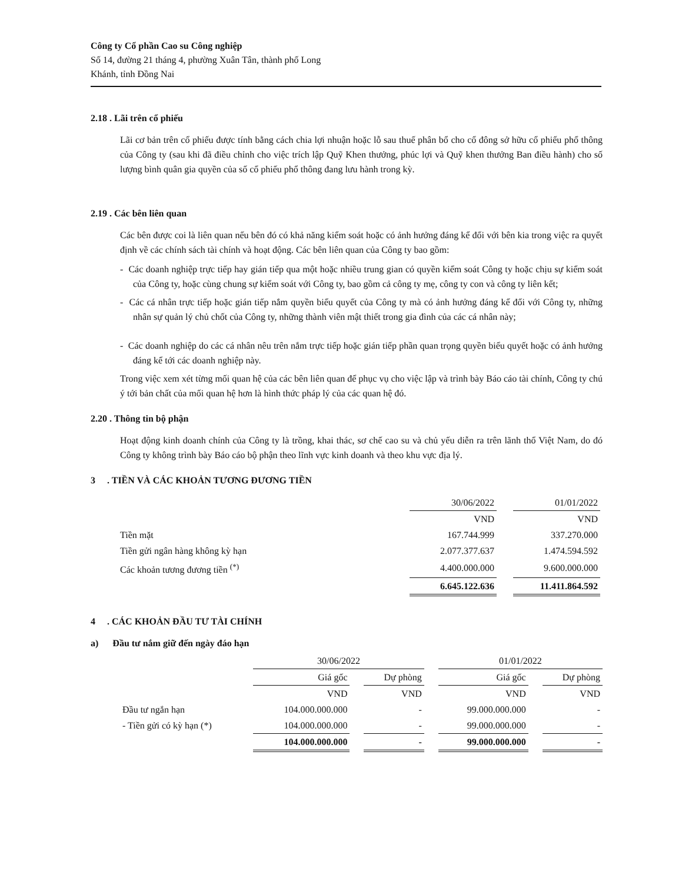Công ty Cổ phần Cao su Công nghiệp
Số 14, đường 21 tháng 4, phường Xuân Tân, thành phố Long
Khánh, tỉnh Đồng Nai
2.18 . Lãi trên cổ phiếu
Lãi cơ bản trên cổ phiếu được tính bằng cách chia lợi nhuận hoặc lỗ sau thuế phân bổ cho cổ đông sở hữu cổ phiếu phổ thông của Công ty (sau khi đã điều chỉnh cho việc trích lập Quỹ Khen thưởng, phúc lợi và Quỹ khen thưởng Ban điều hành) cho số lượng bình quân gia quyền của số cổ phiếu phổ thông đang lưu hành trong kỳ.
2.19 . Các bên liên quan
Các bên được coi là liên quan nếu bên đó có khả năng kiểm soát hoặc có ảnh hưởng đáng kể đối với bên kia trong việc ra quyết định về các chính sách tài chính và hoạt động. Các bên liên quan của Công ty bao gồm:
- Các doanh nghiệp trực tiếp hay gián tiếp qua một hoặc nhiều trung gian có quyền kiểm soát Công ty hoặc chịu sự kiểm soát của Công ty, hoặc cùng chung sự kiểm soát với Công ty, bao gồm cả công ty mẹ, công ty con và công ty liên kết;
- Các cá nhân trực tiếp hoặc gián tiếp nắm quyền biểu quyết của Công ty mà có ảnh hưởng đáng kể đối với Công ty, những nhân sự quản lý chủ chốt của Công ty, những thành viên mật thiết trong gia đình của các cá nhân này;
- Các doanh nghiệp do các cá nhân nêu trên nắm trực tiếp hoặc gián tiếp phần quan trọng quyền biểu quyết hoặc có ảnh hưởng đáng kể tới các doanh nghiệp này.
Trong việc xem xét từng mối quan hệ của các bên liên quan để phục vụ cho việc lập và trình bày Báo cáo tài chính, Công ty chú ý tới bản chất của mối quan hệ hơn là hình thức pháp lý của các quan hệ đó.
2.20 . Thông tin bộ phận
Hoạt động kinh doanh chính của Công ty là trồng, khai thác, sơ chế cao su và chủ yếu diễn ra trên lãnh thổ Việt Nam, do đó Công ty không trình bày Báo cáo bộ phận theo lĩnh vực kinh doanh và theo khu vực địa lý.
3 . TIỀN VÀ CÁC KHOẢN TƯƠNG ĐƯƠNG TIỀN
| | 30/06/2022 | | 01/01/2022 |
| | VND | | VND |
| Tiền mặt | 167.744.999 | | 337.270.000 |
| Tiền gửi ngân hàng không kỳ hạn | 2.077.377.637 | | 1.474.594.592 |
| Các khoản tương đương tiền <sup>(*)</sup> | 4.400.000.000 | | 9.600.000.000 |
| | 6.645.122.636 | | 11.411.864.592 |
4 . CÁC KHOẢN ĐẦU TƯ TÀI CHÍNH
a) Đầu tư nắm giữ đến ngày đáo hạn
| | 30/06/2022 | | | | 01/01/2022 | | |
| | Giá gốc | | Dự phòng | | Giá gốc | | Dự phòng |
| | VND | | VND | | VND | | VND |
| Đầu tư ngắn hạn | 104.000.000.000 | | - | | 99.000.000.000 | | - |
| - Tiền gửi có kỳ hạn (*) | 104.000.000.000 | | - | | 99.000.000.000 | | - |
| | 104.000.000.000 | | - | | 99.000.000.000 | | - |